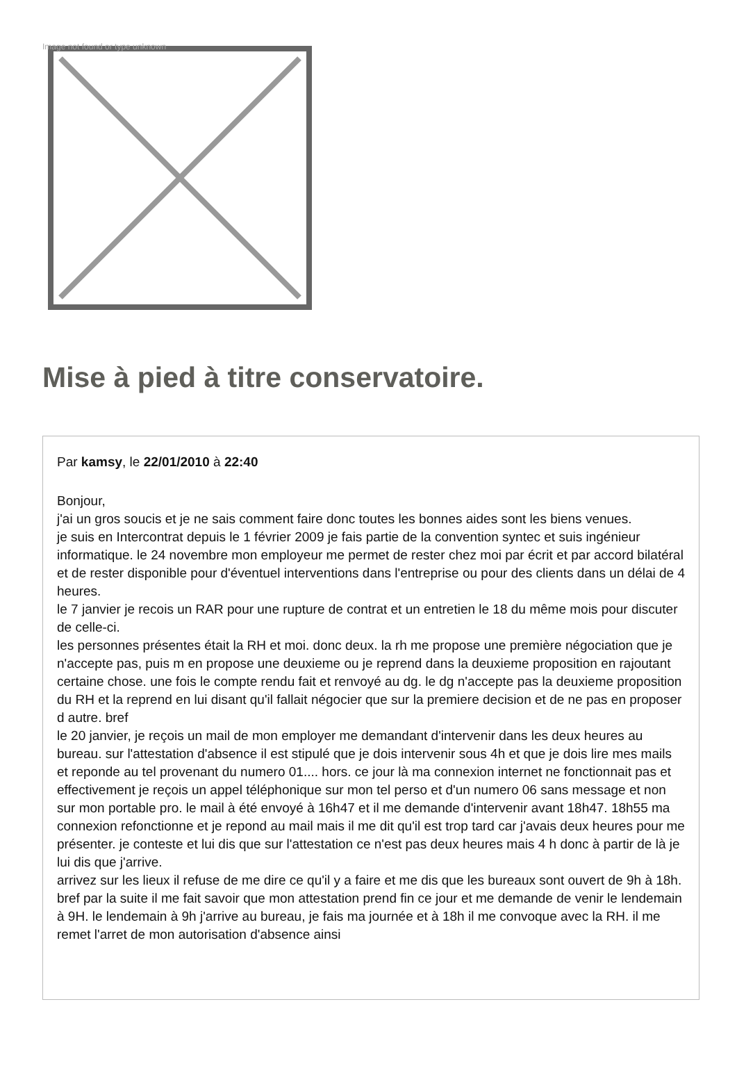Image not found or type unknown
Mise à pied à titre conservatoire.
Par kamsy, le 22/01/2010 à 22:40
Bonjour,
j'ai un gros soucis et je ne sais comment faire donc toutes les bonnes aides sont les biens venues.
je suis en Intercontrat depuis le 1 février 2009 je fais partie de la convention syntec et suis ingénieur informatique. le 24 novembre mon employeur me permet de rester chez moi par écrit et par accord bilatéral et de rester disponible pour d'éventuel interventions dans l'entreprise ou pour des clients dans un délai de 4 heures.
le 7 janvier je recois un RAR pour une rupture de contrat et un entretien le 18 du même mois pour discuter de celle-ci.
les personnes présentes était la RH et moi. donc deux. la rh me propose une première négociation que je n'accepte pas, puis m en propose une deuxieme ou je reprend dans la deuxieme proposition en rajoutant certaine chose. une fois le compte rendu fait et renvoyé au dg. le dg n'accepte pas la deuxieme proposition du RH et la reprend en lui disant qu'il fallait négocier que sur la premiere decision et de ne pas en proposer d autre. bref
le 20 janvier, je reçois un mail de mon employer me demandant d'intervenir dans les deux heures au bureau. sur l'attestation d'absence il est stipulé que je dois intervenir sous 4h et que je dois lire mes mails et reponde au tel provenant du numero 01.... hors. ce jour là ma connexion internet ne fonctionnait pas et effectivement je reçois un appel téléphonique sur mon tel perso et d'un numero 06 sans message et non sur mon portable pro. le mail à été envoyé à 16h47 et il me demande d'intervenir avant 18h47. 18h55 ma connexion refonctionne et je repond au mail mais il me dit qu'il est trop tard car j'avais deux heures pour me présenter. je conteste et lui dis que sur l'attestation ce n'est pas deux heures mais 4 h donc à partir de là je lui dis que j'arrive.
arrivez sur les lieux il refuse de me dire ce qu'il y a faire et me dis que les bureaux sont ouvert de 9h à 18h. bref par la suite il me fait savoir que mon attestation prend fin ce jour et me demande de venir le lendemain à 9H. le lendemain à 9h j'arrive au bureau, je fais ma journée et à 18h il me convoque avec la RH. il me remet l'arret de mon autorisation d'absence ainsi